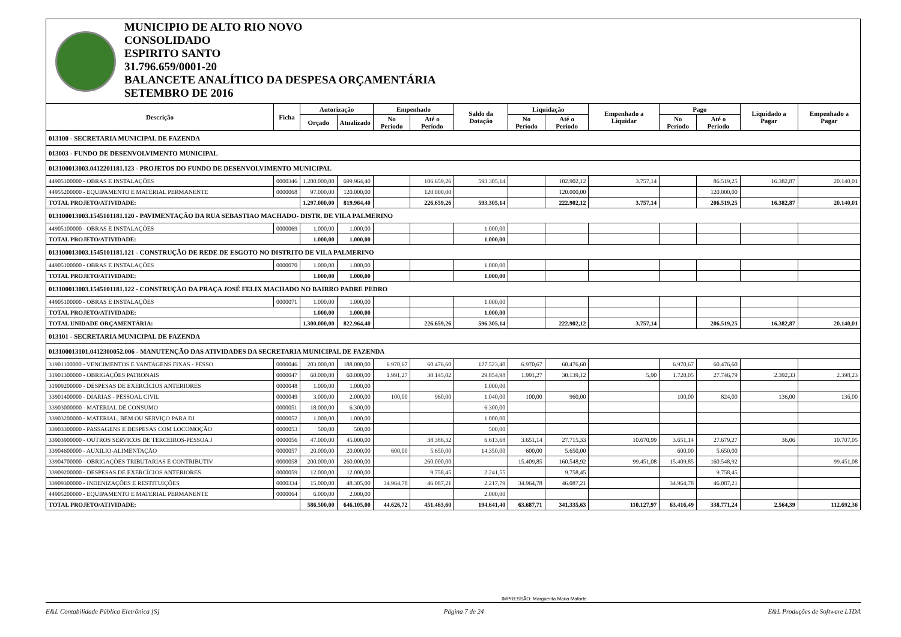MUNICIPIO DE ALTO RIO NOVO
CONSOLIDADO
ESPIRITO SANTO
31.796.659/0001-20
BALANCETE ANALÍTICO DA DESPESA ORÇAMENTÁRIA
SETEMBRO DE 2016
| Descrição | Ficha | Autorização | | Empenhado | | Saldo da Dotação | Liquidação | | Empenhado a Liquidar | Pago | | Liquidado a Pagar | Empenhado a Pagar |
| --- | --- | --- | --- | --- | --- | --- | --- | --- | --- | --- | --- | --- | --- |
| | | Orçado | Atualizado | No Período | Até o Período | | No Período | Até o Período | | No Período | Até o Período | | |
| 013100 - SECRETARIA MUNICIPAL DE FAZENDA | | | | | | | | | | | | | |
| 013003 - FUNDO DE DESENVOLVIMENTO MUNICIPAL | | | | | | | | | | | | | |
| 013100013003.0412201181.123 - PROJETOS DO FUNDO DE DESENVOLVIMENTO MUNICIPAL | | | | | | | | | | | | | |
| 44905100000 - OBRAS E INSTALAÇÕES | 0000346 | 1.200.000,00 | 699.964,40 | | 106.659,26 | 593.305,14 | | 102.902,12 | 3.757,14 | | 86.519,25 | 16.382,87 | 20.140,01 |
| 44955200000 - EQUIPAMENTO E MATERIAL PERMANENTE | 0000068 | 97.000,00 | 120.000,00 | | 120.000,00 | | | 120.000,00 | | | 120.000,00 | | |
| TOTAL PROJETO/ATIVIDADE: | | 1.297.000,00 | 819.964,40 | | 226.659,26 | 593.305,14 | | 222.902,12 | 3.757,14 | | 206.519,25 | 16.382,87 | 20.140,01 |
| 013100013003.1545101181.120 - PAVIMENTAÇÃO DA RUA SEBASTIAO MACHADO- DISTR. DE VILA PALMERINO | | | | | | | | | | | | | |
| 44905100000 - OBRAS E INSTALAÇÕES | 0000069 | 1.000,00 | 1.000,00 | | | 1.000,00 | | | | | | | |
| TOTAL PROJETO/ATIVIDADE: | | 1.000,00 | 1.000,00 | | | 1.000,00 | | | | | | | |
| 013100013003.1545101181.121 - CONSTRUÇÃO DE REDE DE ESGOTO NO DISTRITO DE VILA PALMERINO | | | | | | | | | | | | | |
| 44905100000 - OBRAS E INSTALAÇÕES | 0000070 | 1.000,00 | 1.000,00 | | | 1.000,00 | | | | | | | |
| TOTAL PROJETO/ATIVIDADE: | | 1.000,00 | 1.000,00 | | | 1.000,00 | | | | | | | |
| 013100013003.1545101181.122 - CONSTRUÇÃO DA PRAÇA JOSÉ FELIX MACHADO NO BAIRRO PADRE PEDRO | | | | | | | | | | | | | |
| 44905100000 - OBRAS E INSTALAÇÕES | 0000071 | 1.000,00 | 1.000,00 | | | 1.000,00 | | | | | | | |
| TOTAL PROJETO/ATIVIDADE: | | 1.000,00 | 1.000,00 | | | 1.000,00 | | | | | | | |
| TOTAL UNIDADE ORÇAMENTÁRIA: | | 1.300.000,00 | 822.964,40 | | 226.659,26 | 596.305,14 | | 222.902,12 | 3.757,14 | | 206.519,25 | 16.382,87 | 20.140,01 |
| 013101 - SECRETARIA MUNICIPAL DE FAZENDA | | | | | | | | | | | | | |
| 013100013101.0412300052.006 - MANUTENÇÃO DAS ATIVIDADES DA SECRETARIA MUNICIPAL DE FAZENDA | | | | | | | | | | | | | |
| 31901100000 - VENCIMENTOS E VANTAGENS FIXAS - PESSO | 0000046 | 203.000,00 | 188.000,00 | 6.970,67 | 60.476,60 | 127.523,40 | 6.970,67 | 60.476,60 | | 6.970,67 | 60.476,60 | | |
| 31901300000 - OBRIGAÇÕES PATRONAIS | 0000047 | 60.000,00 | 60.000,00 | 1.991,27 | 30.145,02 | 29.854,98 | 1.991,27 | 30.139,12 | 5,90 | 1.720,05 | 27.746,79 | 2.392,33 | 2.398,23 |
| 31909200000 - DESPESAS DE EXERCÍCIOS ANTERIORES | 0000048 | 1.000,00 | 1.000,00 | | | 1.000,00 | | | | | | | |
| 33901400000 - DIARIAS - PESSOAL CIVIL | 0000049 | 3.000,00 | 2.000,00 | 100,00 | 960,00 | 1.040,00 | 100,00 | 960,00 | | 100,00 | 824,00 | 136,00 | 136,00 |
| 33903000000 - MATERIAL DE CONSUMO | 0000051 | 18.000,00 | 6.300,00 | | | 6.300,00 | | | | | | | |
| 33903200000 - MATERIAL, BEM OU SERVIÇO PARA DI | 0000052 | 1.000,00 | 1.000,00 | | | 1.000,00 | | | | | | | |
| 33903300000 - PASSAGENS E DESPESAS COM LOCOMOÇÃO | 0000053 | 500,00 | 500,00 | | | 500,00 | | | | | | | |
| 33903900000 - OUTROS SERVICOS DE TERCEIROS-PESSOA J | 0000056 | 47.000,00 | 45.000,00 | | 38.386,32 | 6.613,68 | 3.651,14 | 27.715,33 | 10.670,99 | 3.651,14 | 27.679,27 | 36,06 | 10.707,05 |
| 33904600000 - AUXILIO-ALIMENTAÇÃO | 0000057 | 20.000,00 | 20.000,00 | 600,00 | 5.650,00 | 14.350,00 | 600,00 | 5.650,00 | | 600,00 | 5.650,00 | | |
| 33904700000 - OBRIGAÇÕES TRIBUTARIAS E CONTRIBUTIV | 0000058 | 200.000,00 | 260.000,00 | | 260.000,00 | | 15.409,85 | 160.548,92 | 99.451,08 | 15.409,85 | 160.548,92 | | 99.451,08 |
| 33909200000 - DESPESAS DE EXERCÍCIOS ANTERIORES | 0000059 | 12.000,00 | 12.000,00 | | 9.758,45 | 2.241,55 | | 9.758,45 | | | 9.758,45 | | |
| 33909300000 - INDENIZAÇÕES E RESTITUIÇÕES | 0000334 | 15.000,00 | 48.305,00 | 34.964,78 | 46.087,21 | 2.217,79 | 34.964,78 | 46.087,21 | | 34.964,78 | 46.087,21 | | |
| 44905200000 - EQUIPAMENTO E MATERIAL PERMANENTE | 0000064 | 6.000,00 | 2.000,00 | | | 2.000,00 | | | | | | | |
| TOTAL PROJETO/ATIVIDADE: | | 586.500,00 | 646.105,00 | 44.626,72 | 451.463,60 | 194.641,40 | 63.687,71 | 341.335,63 | 110.127,97 | 63.416,49 | 338.771,24 | 2.564,39 | 112.692,36 |
IMPRESSÃO: Marguerita Maria Maforte
E&L Contabilidade Pública Eletrônica [S] Página 7 de 24 E&L Produções de Software LTDA